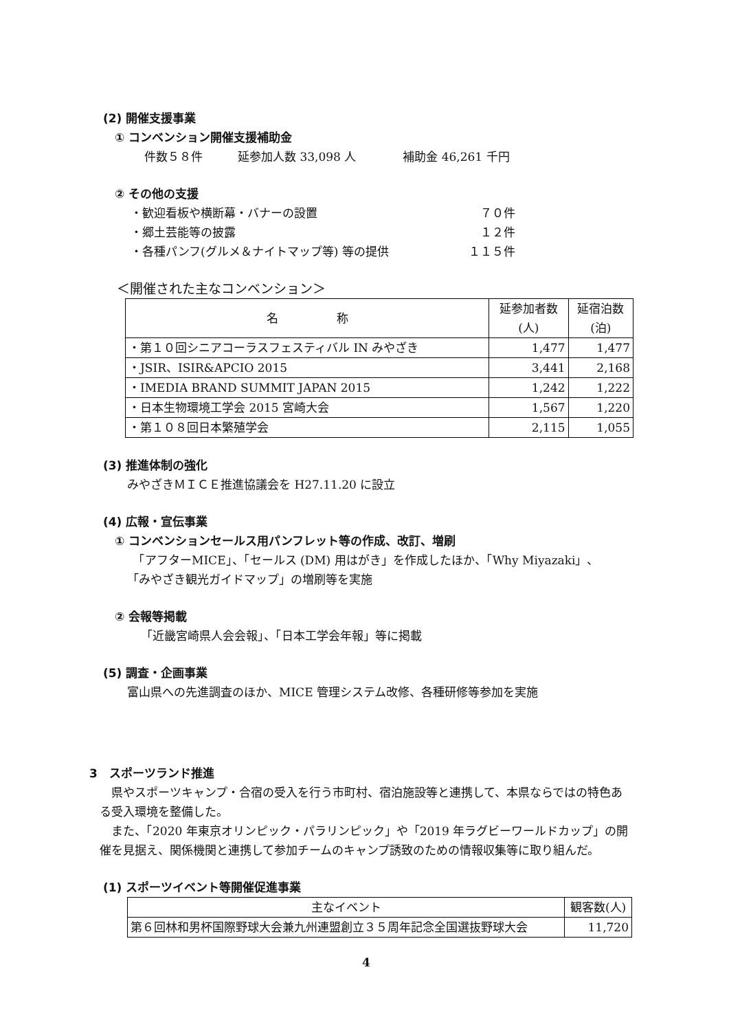(2) 開催支援事業
① コンベンション開催支援補助金
件数５８件　　　延参加人数 33,098 人　　　　補助金 46,261 千円
② その他の支援
・歓迎看板や横断幕・バナーの設置 ７０件
・郷土芸能等の披露 １２件
・各種パンフ(グルメ＆ナイトマップ等) 等の提供 １１５件
＜開催された主なコンベンション＞
| 名 称 | 延参加者数 (人) | 延宿泊数 (泊) |
| --- | --- | --- |
| ・第１０回シニアコーラスフェスティバル IN みやざき | 1,477 | 1,477 |
| ・JSIR、ISIR&APCIO 2015 | 3,441 | 2,168 |
| ・IMEDIA BRAND SUMMIT JAPAN 2015 | 1,242 | 1,222 |
| ・日本生物環境工学会 2015 宮崎大会 | 1,567 | 1,220 |
| ・第１０８回日本繁殖学会 | 2,115 | 1,055 |
(3) 推進体制の強化
みやざきＭＩＣＥ推進協議会を H27.11.20 に設立
(4) 広報・宣伝事業
① コンベンションセールス用パンフレット等の作成、改訂、増刷
　「アフターMICE」、「セールス (DM) 用はがき」を作成したほか、「Why Miyazaki」、
「みやざき観光ガイドマップ」の増刷等を実施
② 会報等掲載
「近畿宮崎県人会会報」、「日本工学会年報」等に掲載
(5) 調査・企画事業
富山県への先進調査のほか、MICE 管理システム改修、各種研修等参加を実施
3　スポーツランド推進
　県やスポーツキャンプ・合宿の受入を行う市町村、宿泊施設等と連携して、本県ならではの特色ある受入環境を整備した。
　また、「2020 年東京オリンピック・パラリンピック」や「2019 年ラグビーワールドカップ」の開催を見据え、関係機関と連携して参加チームのキャンプ誘致のための情報収集等に取り組んだ。
(1) スポーツイベント等開催促進事業
| 主なイベント | 観客数(人) |
| --- | --- |
| 第６回林和男杯国際野球大会兼九州連盟創立３５周年記念全国選抜野球大会 | 11,720 |
4